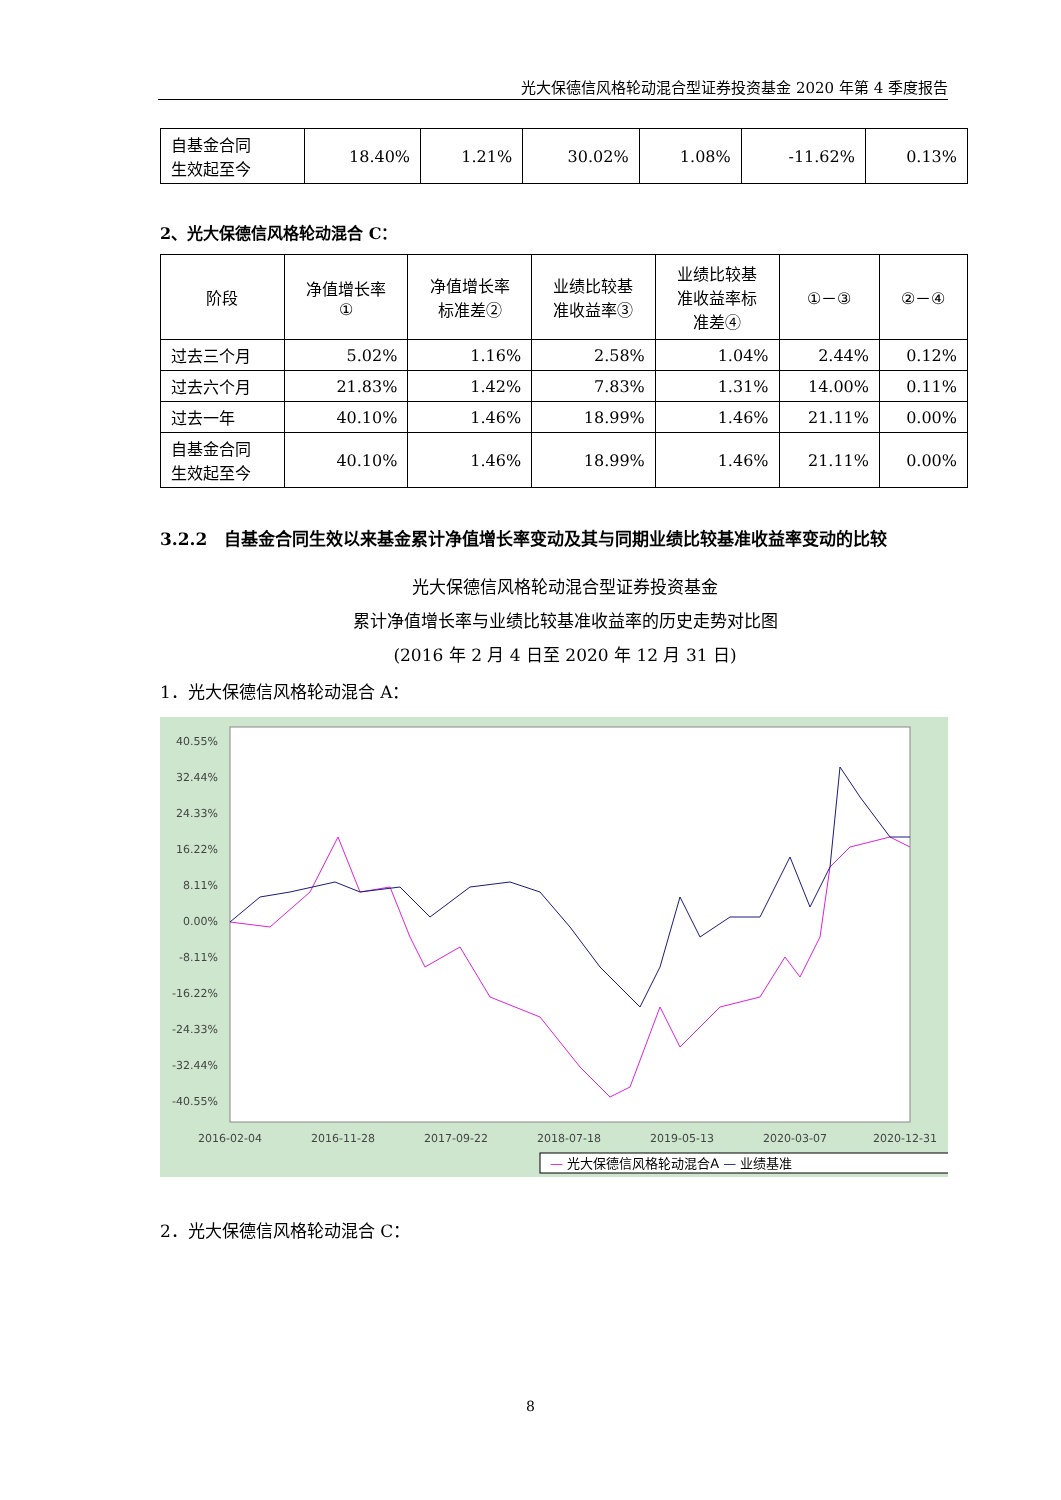光大保德信风格轮动混合型证券投资基金 2020 年第 4 季度报告
| 自基金合同 生效起至今 | 18.40% | 1.21% | 30.02% | 1.08% | -11.62% | 0.13% |
2、光大保德信风格轮动混合 C：
| 阶段 | 净值增长率 ① | 净值增长率 标准差② | 业绩比较基 准收益率③ | 业绩比较基 准收益率标 准差④ | ①－③ | ②－④ |
| 过去三个月 | 5.02% | 1.16% | 2.58% | 1.04% | 2.44% | 0.12% |
| 过去六个月 | 21.83% | 1.42% | 7.83% | 1.31% | 14.00% | 0.11% |
| 过去一年 | 40.10% | 1.46% | 18.99% | 1.46% | 21.11% | 0.00% |
| 自基金合同 生效起至今 | 40.10% | 1.46% | 18.99% | 1.46% | 21.11% | 0.00% |
3.2.2　自基金合同生效以来基金累计净值增长率变动及其与同期业绩比较基准收益率变动的比较
光大保德信风格轮动混合型证券投资基金
累计净值增长率与业绩比较基准收益率的历史走势对比图
(2016 年 2 月 4 日至 2020 年 12 月 31 日)
1．光大保德信风格轮动混合 A：
40.55%
32.44%
24.33%
16.22%
8.11%
0.00%
-8.11%
-16.22%
-24.33%
-32.44%
-40.55%
2016-02-04
2016-11-28
2017-09-22
2018-07-18
2019-05-13
2020-03-07
2020-12-31
— 光大保德信风格轮动混合A — 业绩基准
2．光大保德信风格轮动混合 C：
8